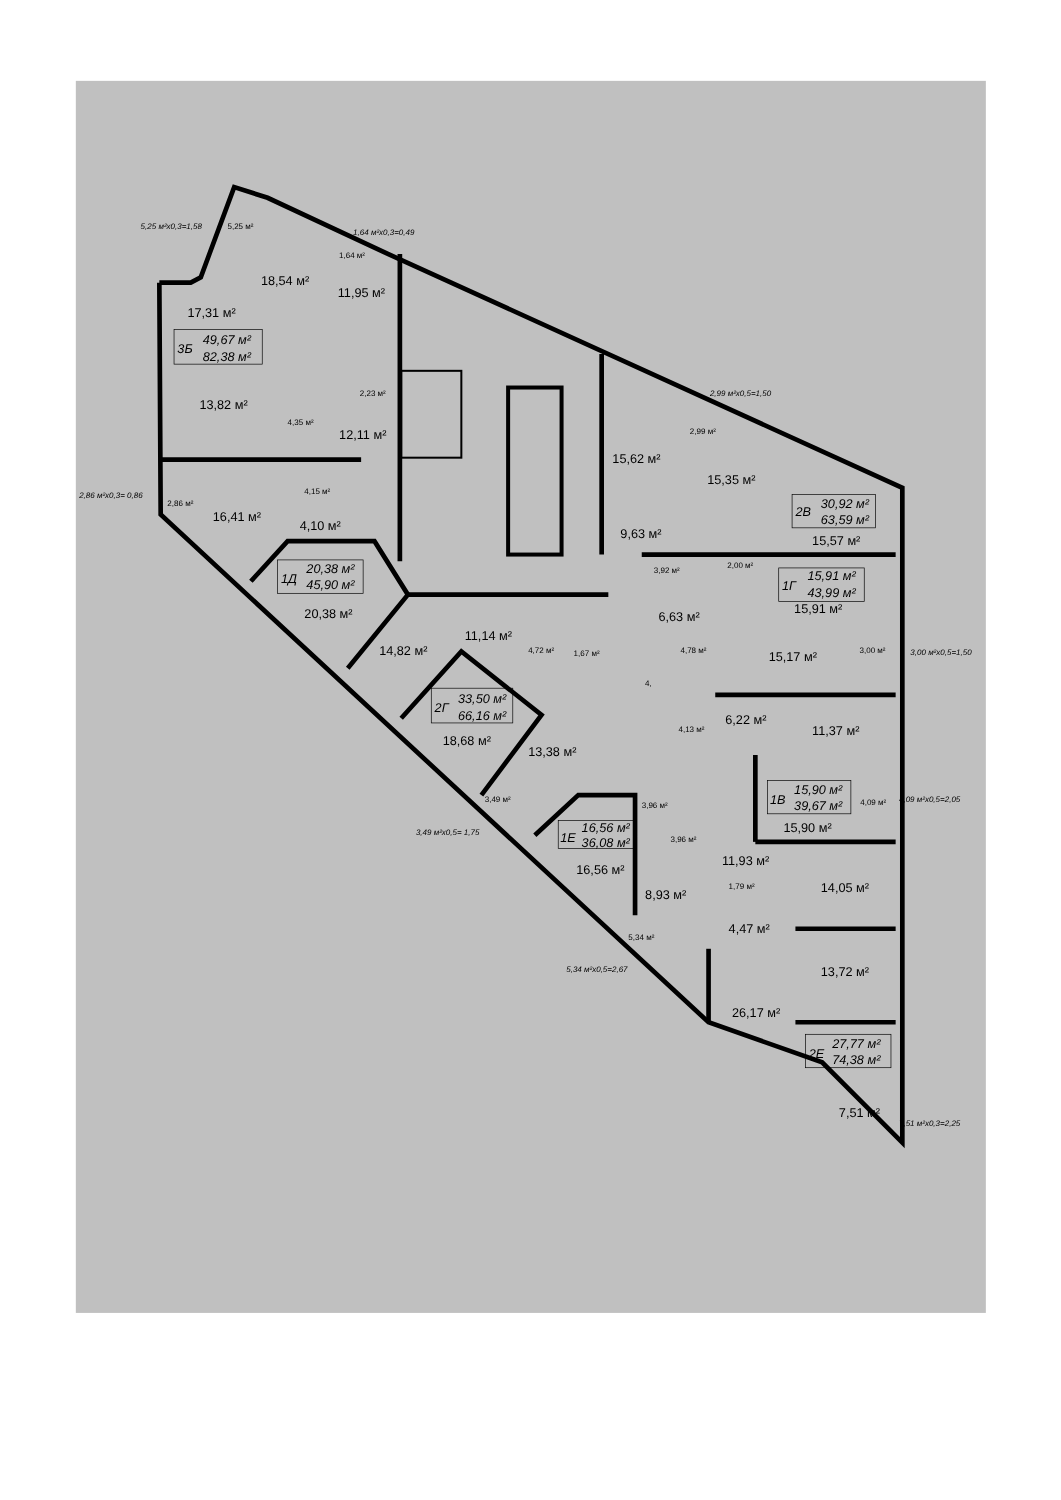5,25 м²х0,3=1,58
5,25 м²
1,64 м²х0,3=0,49
1,64 м²
18,54 м²
11,95 м²
17,31 м²
3Б
49,67 м²
82,38 м²
2,23 м²
2,99 м²х0,5=1,50
13,82 м²
4,35 м²
12,11 м²
2,99 м²
15,62 м²
15,35 м²
4,15 м²
2,86 м²х0,3= 0,86
2,86 м²
2В
30,92 м²
63,59 м²
16,41 м²
4,10 м²
9,63 м²
15,57 м²
3,92 м²
2,00 м²
1Д
20,38 м²
45,90 м²
1Г
15,91 м²
43,99 м²
20,38 м²
6,63 м²
15,91 м²
11,14 м²
14,82 м²
4,72 м²
1,67 м²
4,78 м²
15,17 м²
3,00 м²
3,00 м²х0,5=1,50
4,
2Г
33,50 м²
66,16 м²
4,13 м²
6,22 м²
11,37 м²
18,68 м²
13,38 м²
1В
15,90 м²
39,67 м²
3,49 м²
3,96 м²
4,09 м²
4,09 м²х0,5=2,05
3,49 м²х0,5= 1,75
1Е
16,56 м²
36,08 м²
3,96 м²
15,90 м²
11,93 м²
16,56 м²
14,05 м²
1,79 м²
8,93 м²
4,47 м²
5,34 м²
13,72 м²
5,34 м²х0,5=2,67
26,17 м²
2Е
27,77 м²
74,38 м²
7,51 м²
7,51 м²х0,3=2,25